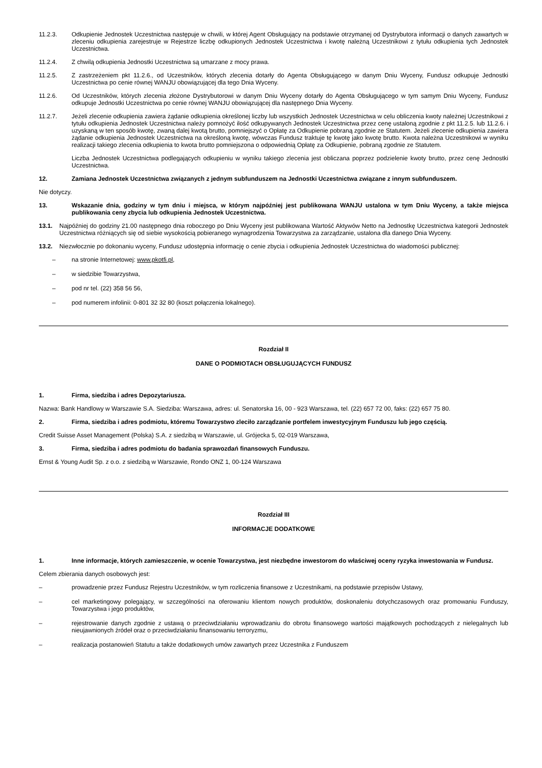11.2.3. Odkupienie Jednostek Uczestnictwa następuje w chwili, w której Agent Obsługujący na podstawie otrzymanej od Dystrybutora informacji o danych zawartych w zleceniu odkupienia zarejestruje w Rejestrze liczbę odkupionych Jednostek Uczestnictwa i kwotę należną Uczestnikowi z tytułu odkupienia tych Jednostek Uczestnictwa.
11.2.4. Z chwilą odkupienia Jednostki Uczestnictwa są umarzane z mocy prawa.
11.2.5. Z zastrzeżeniem pkt 11.2.6., od Uczestników, których zlecenia dotarły do Agenta Obsługującego w danym Dniu Wyceny, Fundusz odkupuje Jednostki Uczestnictwa po cenie równej WANJU obowiązującej dla tego Dnia Wyceny.
11.2.6. Od Uczestników, których zlecenia złożone Dystrybutorowi w danym Dniu Wyceny dotarły do Agenta Obsługującego w tym samym Dniu Wyceny, Fundusz odkupuje Jednostki Uczestnictwa po cenie równej WANJU obowiązującej dla następnego Dnia Wyceny.
11.2.7. Jeżeli zlecenie odkupienia zawiera żądanie odkupienia określonej liczby lub wszystkich Jednostek Uczestnictwa w celu obliczenia kwoty należnej Uczestnikowi z tytułu odkupienia Jednostek Uczestnictwa należy pomnożyć ilość odkupywanych Jednostek Uczestnictwa przez cenę ustaloną zgodnie z pkt 11.2.5. lub 11.2.6. i uzyskaną w ten sposób kwotę, zwaną dalej kwotą brutto, pomniejszyć o Opłatę za Odkupienie pobraną zgodnie ze Statutem. Jeżeli zlecenie odkupienia zawiera żądanie odkupienia Jednostek Uczestnictwa na określoną kwotę, wówczas Fundusz traktuje tę kwotę jako kwotę brutto. Kwota należna Uczestnikowi w wyniku realizacji takiego zlecenia odkupienia to kwota brutto pomniejszona o odpowiednią Opłatę za Odkupienie, pobraną zgodnie ze Statutem.
Liczba Jednostek Uczestnictwa podlegających odkupieniu w wyniku takiego zlecenia jest obliczana poprzez podzielenie kwoty brutto, przez cenę Jednostki Uczestnictwa.
12. Zamiana Jednostek Uczestnictwa związanych z jednym subfunduszem na Jednostki Uczestnictwa związane z innym subfunduszem.
Nie dotyczy.
13. Wskazanie dnia, godziny w tym dniu i miejsca, w którym najpóźniej jest publikowana WANJU ustalona w tym Dniu Wyceny, a także miejsca publikowania ceny zbycia lub odkupienia Jednostek Uczestnictwa.
13.1. Najpóźniej do godziny 21.00 następnego dnia roboczego po Dniu Wyceny jest publikowana Wartość Aktywów Netto na Jednostkę Uczestnictwa kategorii Jednostek Uczestnictwa różniących się od siebie wysokością pobieranego wynagrodzenia Towarzystwa za zarządzanie, ustalona dla danego Dnia Wyceny.
13.2. Niezwłocznie po dokonaniu wyceny, Fundusz udostępnia informację o cenie zbycia i odkupienia Jednostek Uczestnictwa do wiadomości publicznej:
– na stronie Internetowej: www.pkotfi.pl,
– w siedzibie Towarzystwa,
– pod nr tel. (22) 358 56 56,
– pod numerem infolinii: 0-801 32 32 80 (koszt połączenia lokalnego).
Rozdział II
DANE O PODMIOTACH OBSŁUGUJĄCYCH FUNDUSZ
1. Firma, siedziba i adres Depozytariusza.
Nazwa: Bank Handlowy w Warszawie S.A. Siedziba: Warszawa, adres: ul. Senatorska 16, 00 - 923 Warszawa, tel. (22) 657 72 00, faks: (22) 657 75 80.
2. Firma, siedziba i adres podmiotu, któremu Towarzystwo zleciło zarządzanie portfelem inwestycyjnym Funduszu lub jego częścią.
Credit Suisse Asset Management (Polska) S.A. z siedzibą w Warszawie, ul. Grójecka 5, 02-019 Warszawa,
3. Firma, siedziba i adres podmiotu do badania sprawozdań finansowych Funduszu.
Ernst & Young Audit Sp. z o.o. z siedzibą w Warszawie, Rondo ONZ 1, 00-124 Warszawa
Rozdział III
INFORMACJE DODATKOWE
1. Inne informacje, których zamieszczenie, w ocenie Towarzystwa, jest niezbędne inwestorom do właściwej oceny ryzyka inwestowania w Fundusz.
Celem zbierania danych osobowych jest:
– prowadzenie przez Fundusz Rejestru Uczestników, w tym rozliczenia finansowe z Uczestnikami, na podstawie przepisów Ustawy,
– cel marketingowy polegający, w szczególności na oferowaniu klientom nowych produktów, doskonaleniu dotychczasowych oraz promowaniu Funduszy, Towarzystwa i jego produktów,
– rejestrowanie danych zgodnie z ustawą o przeciwdziałaniu wprowadzaniu do obrotu finansowego wartości majątkowych pochodzących z nielegalnych lub nieujawnionych źródeł oraz o przeciwdziałaniu finansowaniu terroryzmu,
– realizacja postanowień Statutu a także dodatkowych umów zawartych przez Uczestnika z Funduszem